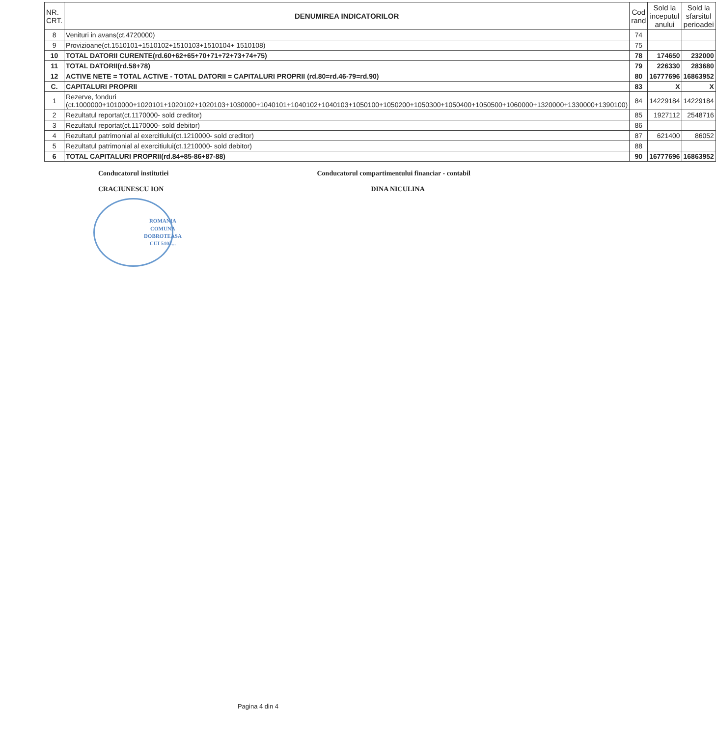| NR. CRT. | DENUMIREA INDICATORILOR | Cod rand | Sold la inceputul anului | Sold la sfarsitul perioadei |
| --- | --- | --- | --- | --- |
| 8 | Venituri in avans(ct.4720000) | 74 | | |
| 9 | Provizioane(ct.1510101+1510102+1510103+1510104+ 1510108) | 75 | | |
| 10 | TOTAL DATORII CURENTE(rd.60+62+65+70+71+72+73+74+75) | 78 | 174650 | 232000 |
| 11 | TOTAL DATORII(rd.58+78) | 79 | 226330 | 283680 |
| 12 | ACTIVE NETE = TOTAL ACTIVE - TOTAL DATORII = CAPITALURI PROPRII (rd.80=rd.46-79=rd.90) | 80 | 16777696 | 16863952 |
| C. | CAPITALURI PROPRII | 83 | X | X |
| 1 | Rezerve, fonduri (ct.1000000+1010000+1020101+1020102+1020103+1030000+1040101+1040102+1040103+1050100+1050200+1050300+1050400+1050500+1060000+1320000+1330000+1390100) | 84 | 14229184 | 14229184 |
| 2 | Rezultatul reportat(ct.1170000- sold creditor) | 85 | 1927112 | 2548716 |
| 3 | Rezultatul reportat(ct.1170000- sold debitor) | 86 | | |
| 4 | Rezultatul patrimonial al exercitiului(ct.1210000- sold creditor) | 87 | 621400 | 86052 |
| 5 | Rezultatul patrimonial al exercitiului(ct.1210000- sold debitor) | 88 | | |
| 6 | TOTAL CAPITALURI PROPRII(rd.84+85-86+87-88) | 90 | 16777696 | 16863952 |
Conducatorul institutiei
CRACIUNESCU ION
ROMANIA
COMUNA DOBROTEASA
CUI 5102...
Conducatorul compartimentului financiar - contabil
DINA NICULINA
Pagina 4 din 4